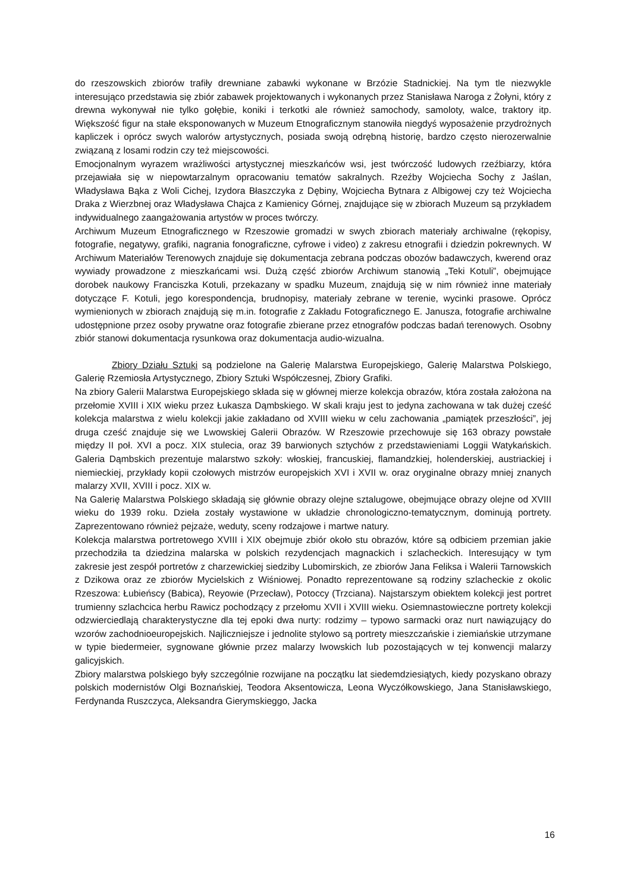do rzeszowskich zbiorów trafiły drewniane zabawki wykonane w Brzózie Stadnickiej. Na tym tle niezwykle interesująco przedstawia się zbiór zabawek projektowanych i wykonanych przez Stanisława Naroga z Żołyni, który z drewna wykonywał nie tylko gołębie, koniki i terkotki ale również samochody, samoloty, walce, traktory itp. Większość figur na stałe eksponowanych w Muzeum Etnograficznym stanowiła niegdyś wyposażenie przydrożnych kapliczek i oprócz swych walorów artystycznych, posiada swoją odrębną historię, bardzo często nierozerwalnie związaną z losami rodzin czy też miejscowości.
Emocjonalnym wyrazem wrażliwości artystycznej mieszkańców wsi, jest twórczość ludowych rzeźbiarzy, która przejawiała się w niepowtarzalnym opracowaniu tematów sakralnych. Rzeźby Wojciecha Sochy z Jaślan, Władysława Bąka z Woli Cichej, Izydora Błaszczyka z Dębiny, Wojciecha Bytnara z Albigowej czy też Wojciecha Draka z Wierzbnej oraz Władysława Chajca z Kamienicy Górnej, znajdujące się w zbiorach Muzeum są przykładem indywidualnego zaangażowania artystów w proces twórczy.
Archiwum Muzeum Etnograficznego w Rzeszowie gromadzi w swych zbiorach materiały archiwalne (rękopisy, fotografie, negatywy, grafiki, nagrania fonograficzne, cyfrowe i video) z zakresu etnografii i dziedzin pokrewnych. W Archiwum Materiałów Terenowych znajduje się dokumentacja zebrana podczas obozów badawczych, kwerend oraz wywiady prowadzone z mieszkańcami wsi. Dużą część zbiorów Archiwum stanowią „Teki Kotuli”, obejmujące dorobek naukowy Franciszka Kotuli, przekazany w spadku Muzeum, znajdują się w nim również inne materiały dotyczące F. Kotuli, jego korespondencja, brudnopisy, materiały zebrane w terenie, wycinki prasowe. Oprócz wymienionych w zbiorach znajdują się m.in. fotografie z Zakładu Fotograficznego E. Janusza, fotografie archiwalne udostępnione przez osoby prywatne oraz fotografie zbierane przez etnografów podczas badań terenowych. Osobny zbiór stanowi dokumentacja rysunkowa oraz dokumentacja audio-wizualna.
Zbiory Działu Sztuki są podzielone na Galerię Malarstwa Europejskiego, Galerię Malarstwa Polskiego, Galerię Rzemiosła Artystycznego, Zbiory Sztuki Współczesnej, Zbiory Grafiki.
Na zbiory Galerii Malarstwa Europejskiego składa się w głównej mierze kolekcja obrazów, która została założona na przełomie XVIII i XIX wieku przez Łukasza Dąmbskiego. W skali kraju jest to jedyna zachowana w tak dużej cześć kolekcja malarstwa z wielu kolekcji jakie zakładano od XVIII wieku w celu zachowania „pamiątek przeszłości”, jej druga cześć znajduje się we Lwowskiej Galerii Obrazów. W Rzeszowie przechowuje się 163 obrazy powstałe między II poł. XVI a pocz. XIX stulecia, oraz 39 barwionych sztychów z przedstawieniami Loggii Watykańskich. Galeria Dąmbskich prezentuje malarstwo szkoły: włoskiej, francuskiej, flamandzkiej, holenderskiej, austriackiej i niemieckiej, przykłady kopii czołowych mistrzów europejskich XVI i XVII w. oraz oryginalne obrazy mniej znanych malarzy XVII, XVIII i pocz. XIX w.
Na Galerię Malarstwa Polskiego składają się głównie obrazy olejne sztalugowe, obejmujące obrazy olejne od XVIII wieku do 1939 roku. Dzieła zostały wystawione w układzie chronologiczno-tematycznym, dominują portrety. Zaprezentowano również pejzaże, weduty, sceny rodzajowe i martwe natury.
Kolekcja malarstwa portretowego XVIII i XIX obejmuje zbiór około stu obrazów, które są odbiciem przemian jakie przechodziła ta dziedzina malarska w polskich rezydencjach magnackich i szlacheckich. Interesujący w tym zakresie jest zespół portretów z charzewickiej siedziby Lubomirskich, ze zbiorów Jana Feliksa i Walerii Tarnowskich z Dzikowa oraz ze zbiorów Mycielskich z Wiśniowej. Ponadto reprezentowane są rodziny szlacheckie z okolic Rzeszowa: Łubieńscy (Babica), Reyowie (Przecław), Potoccy (Trzciana). Najstarszym obiektem kolekcji jest portret trumienny szlachcica herbu Rawicz pochodzący z przełomu XVII i XVIII wieku. Osiemnastowieczne portrety kolekcji odzwierciedlają charakterystyczne dla tej epoki dwa nurty: rodzimy – typowo sarmacki oraz nurt nawiązujący do wzorów zachodnioeuropejskich. Najliczniejsze i jednolite stylowo są portrety mieszczańskie i ziemiańskie utrzymane w typie biedermeier, sygnowane głównie przez malarzy lwowskich lub pozostających w tej konwencji malarzy galicyjskich.
Zbiory malarstwa polskiego były szczególnie rozwijane na początku lat siedemdziesiątych, kiedy pozyskano obrazy polskich modernistów Olgi Boznańskiej, Teodora Aksentowicza, Leona Wyczółkowskiego, Jana Stanisławskiego, Ferdynanda Ruszczyca, Aleksandra Gierymskieggo, Jacka
16